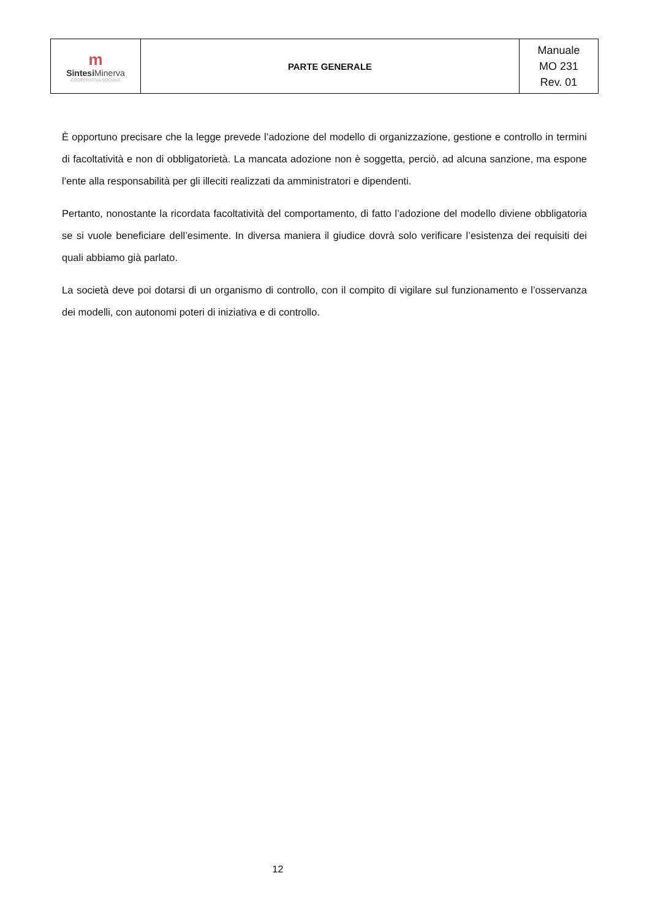| m Sintesi Minerva COOPERATIVA SOCIALE | PARTE GENERALE | Manuale MO 231 Rev. 01 |
È opportuno precisare che la legge prevede l’adozione del modello di organizzazione, gestione e controllo in termini di facoltatività e non di obbligatorietà. La mancata adozione non è soggetta, perciò, ad alcuna sanzione, ma espone l’ente alla responsabilità per gli illeciti realizzati da amministratori e dipendenti.
Pertanto, nonostante la ricordata facoltatività del comportamento, di fatto l’adozione del modello diviene obbligatoria se si vuole beneficiare dell’esimente. In diversa maniera il giudice dovrà solo verificare l’esistenza dei requisiti dei quali abbiamo già parlato.
La società deve poi dotarsi di un organismo di controllo, con il compito di vigilare sul funzionamento e l’osservanza dei modelli, con autonomi poteri di iniziativa e di controllo.
12